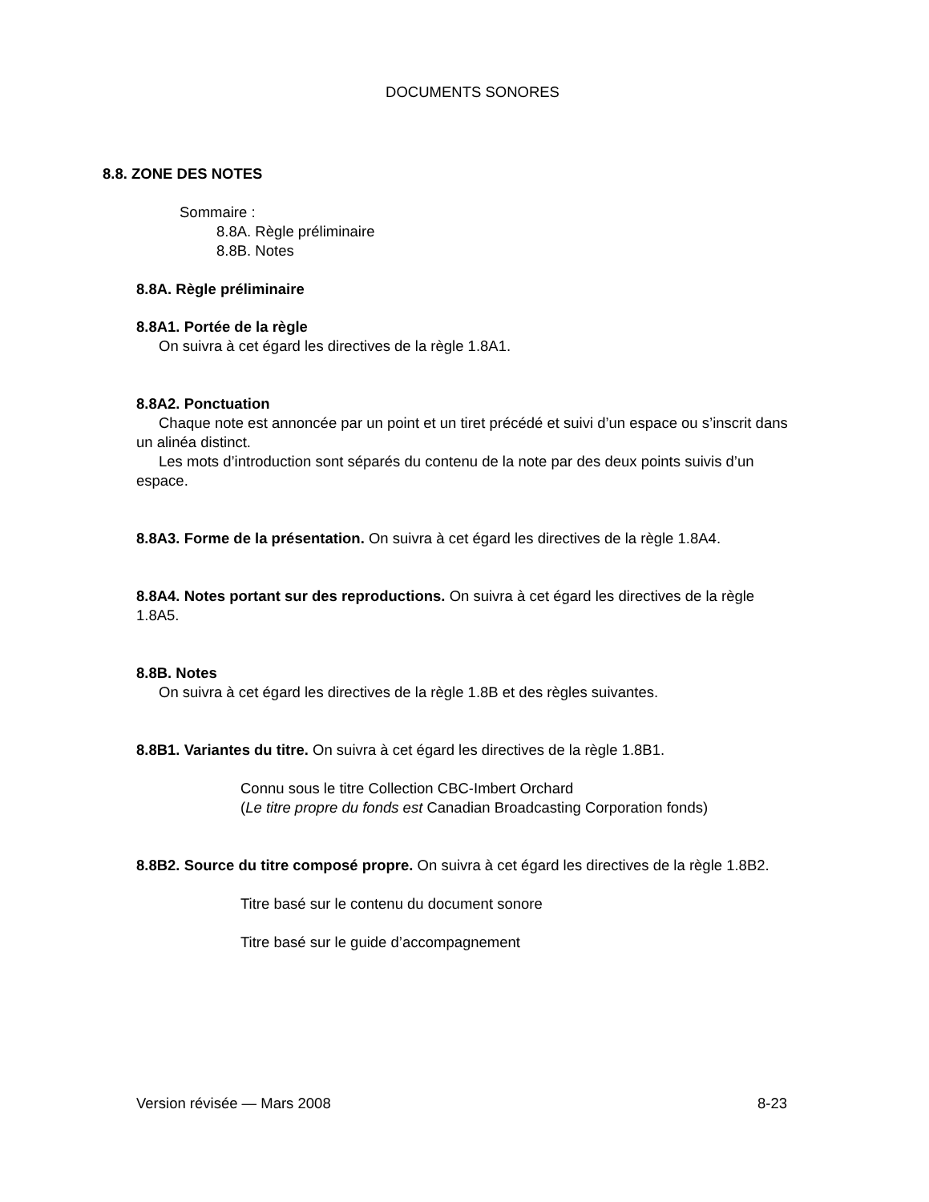DOCUMENTS SONORES
8.8. ZONE DES NOTES
Sommaire :
8.8A. Règle préliminaire
8.8B. Notes
8.8A. Règle préliminaire
8.8A1. Portée de la règle
On suivra à cet égard les directives de la règle 1.8A1.
8.8A2. Ponctuation
Chaque note est annoncée par un point et un tiret précédé et suivi d’un espace ou s’inscrit dans un alinéa distinct.
Les mots d’introduction sont séparés du contenu de la note par des deux points suivis d’un espace.
8.8A3. Forme de la présentation. On suivra à cet égard les directives de la règle 1.8A4.
8.8A4. Notes portant sur des reproductions. On suivra à cet égard les directives de la règle 1.8A5.
8.8B. Notes
On suivra à cet égard les directives de la règle 1.8B et des règles suivantes.
8.8B1. Variantes du titre. On suivra à cet égard les directives de la règle 1.8B1.
Connu sous le titre Collection CBC-Imbert Orchard
(Le titre propre du fonds est Canadian Broadcasting Corporation fonds)
8.8B2. Source du titre composé propre. On suivra à cet égard les directives de la règle 1.8B2.
Titre basé sur le contenu du document sonore
Titre basé sur le guide d’accompagnement
Version révisée — Mars 2008 8-23